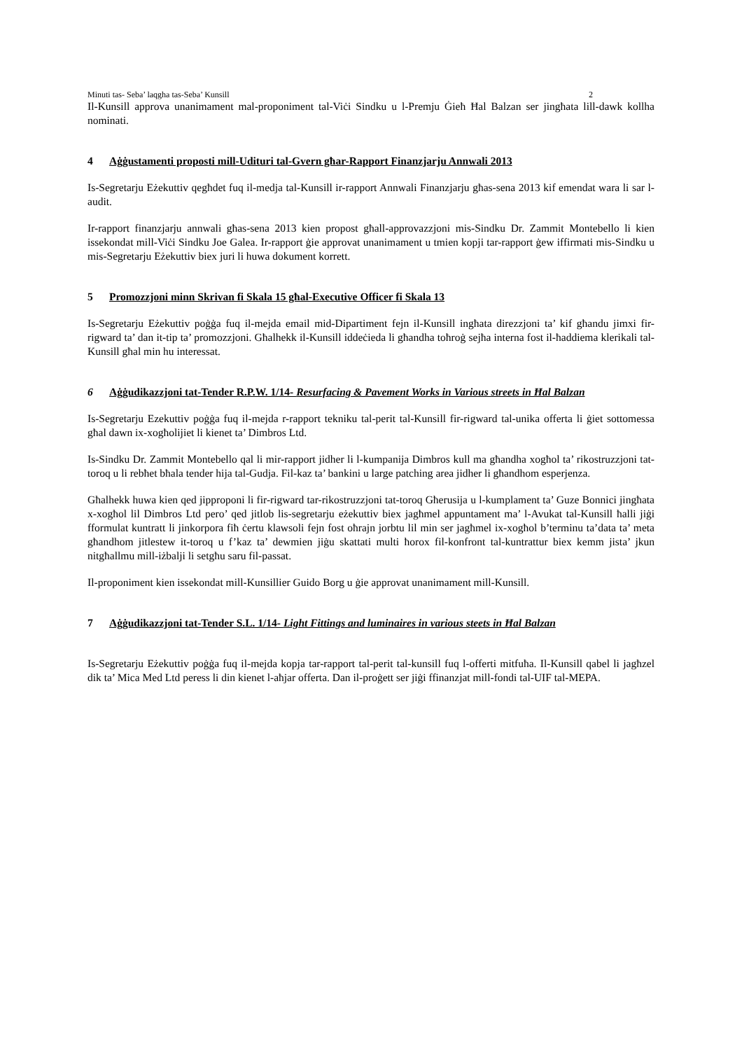Minuti tas- Seba’ laqgha tas-Seba’ Kunsill 2
Il-Kunsill approva unanimament mal-proponiment tal-Viċi Sindku u l-Premju Ġieħ Ħal Balzan ser jingħata lill-dawk kollha nominati.
4 Aġġustamenti proposti mill-Udituri tal-Gvern għar-Rapport Finanzjarju Annwali 2013
Is-Segretarju Eżekuttiv qegħdet fuq il-medja tal-Kunsill ir-rapport Annwali Finanzjarju għas-sena 2013 kif emendat wara li sar l-audit.
Ir-rapport finanzjarju annwali għas-sena 2013 kien propost għall-approvazzjoni mis-Sindku Dr. Zammit Montebello li kien issekondat mill-Viċi Sindku Joe Galea. Ir-rapport ġie approvat unanimament u tmien kopji tar-rapport ġew iffirmati mis-Sindku u mis-Segretarju Eżekuttiv biex juri li huwa dokument korrett.
5 Promozzjoni minn Skrivan fi Skala 15 għal-Executive Officer fi Skala 13
Is-Segretarju Eżekuttiv poġġa fuq il-mejda email mid-Dipartiment fejn il-Kunsill ingħata direzzjoni ta’ kif għandu jimxi fir-rigward ta’ dan it-tip ta’ promozzjoni. Għalhekk il-Kunsill iddeċieda li għandha toħroġ sejħa interna fost il-ħaddiema klerikali tal-Kunsill għal min hu interessat.
6 Aġġudikazzjoni tat-Tender R.P.W. 1/14- Resurfacing & Pavement Works in Various streets in Ħal Balzan
Is-Segretarju Ezekuttiv poġġa fuq il-mejda r-rapport tekniku tal-perit tal-Kunsill fir-rigward tal-unika offerta li ġiet sottomessa għal dawn ix-xogħolijiet li kienet ta’ Dimbros Ltd.
Is-Sindku Dr. Zammit Montebello qal li mir-rapport jidher li l-kumpanija Dimbros kull ma għandha xogħol ta’ rikostruzzjoni tat-toroq u li rebħet bħala tender hija tal-Gudja. Fil-kaz ta’ bankini u large patching area jidher li għandhom esperjenza.
Għalhekk huwa kien qed jipproponi li fir-rigward tar-rikostruzzjoni tat-toroq Għerusija u l-kumplament ta’ Guze Bonnici jingħata x-xogħol lil Dimbros Ltd pero’ qed jitlob lis-segretarju eżekuttiv biex jagħmel appuntament ma’ l-Avukat tal-Kunsill ħalli jiġi fformulat kuntratt li jinkorpora fiħ ċertu klawsoli fejn fost oħrajn jorbtu lil min ser jagħmel ix-xogħol b’terminu ta’data ta’ meta għandhom jitlestew it-toroq u f’kaz ta’ dewmien jiġu skattati multi ħorox fil-konfront tal-kuntrattur biex kemm jista’ jkun nitgħallmu mill-iżbalji li setgħu saru fil-passat.
Il-proponiment kien issekondat mill-Kunsillier Guido Borg u ġie approvat unanimament mill-Kunsill.
7 Aġġudikazzjoni tat-Tender S.L. 1/14- Light Fittings and luminaires in various steets in Ħal Balzan
Is-Segretarju Eżekuttiv poġġa fuq il-mejda kopja tar-rapport tal-perit tal-kunsill fuq l-offerti mitfuħa. Il-Kunsill qabel li jagħzel dik ta’ Mica Med Ltd peress li din kienet l-aħjar offerta. Dan il-proġett ser jiġi ffinanzjat mill-fondi tal-UIF tal-MEPA.